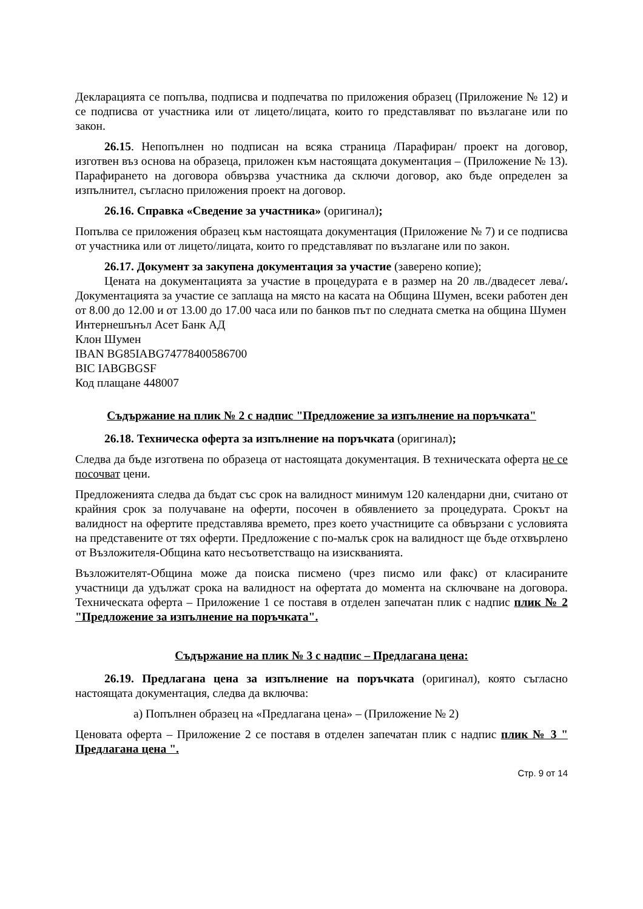Декларацията се попълва, подписва и подпечатва по приложения образец (Приложение № 12) и се подписва от участника или от лицето/лицата, които го представляват по възлагане или по закон.
26.15. Непопълнен но подписан на всяка страница /Парафиран/ проект на договор, изготвен въз основа на образеца, приложен към настоящата документация – (Приложение № 13). Парафирането на договора обвързва участника да сключи договор, ако бъде определен за изпълнител, съгласно приложения проект на договор.
26.16. Справка «Сведение за участника» (оригинал);
Попълва се приложения образец към настоящата документация (Приложение № 7) и се подписва от участника или от лицето/лицата, които го представляват по възлагане или по закон.
26.17. Документ за закупена документация за участие (заверено копие);
Цената на документацията за участие в процедурата е в размер на 20 лв./двадесет лева/. Документацията за участие се заплаща на място на касата на Община Шумен, всеки работен ден от 8.00 до 12.00 и от 13.00 до 17.00 часа или по банков път по следната сметка на община Шумен
Интернешънъл Асет Банк АД
Клон Шумен
IBAN BG85IABG74778400586700
BIC IABGBGSF
Код плащане 448007
Съдържание на плик № 2 с надпис "Предложение за изпълнение на поръчката"
26.18. Техническа оферта за изпълнение на поръчката (оригинал);
Следва да бъде изготвена по образеца от настоящата документация. В техническата оферта не се посочват цени.
Предложенията следва да бъдат със срок на валидност минимум 120 календарни дни, считано от крайния срок за получаване на оферти, посочен в обявлението за процедурата. Срокът на валидност на офертите представлява времето, през което участниците са обвързани с условията на представените от тях оферти. Предложение с по-малък срок на валидност ще бъде отхвърлено от Възложителя-Община като несъответстващо на изискванията.
Възложителят-Община може да поиска писмено (чрез писмо или факс) от класираните участници да удължат срока на валидност на офертата до момента на сключване на договора. Техническата оферта – Приложение 1 се поставя в отделен запечатан плик с надпис плик № 2 "Предложение за изпълнение на поръчката".
Съдържание на плик № 3 с надпис – Предлагана цена:
26.19. Предлагана цена за изпълнение на поръчката (оригинал), която съгласно настоящата документация, следва да включва:
а) Попълнен образец на «Предлагана цена» – (Приложение № 2)
Ценовата оферта – Приложение 2 се поставя в отделен запечатан плик с надпис плик № 3 " Предлагана цена ".
Стр. 9 от 14